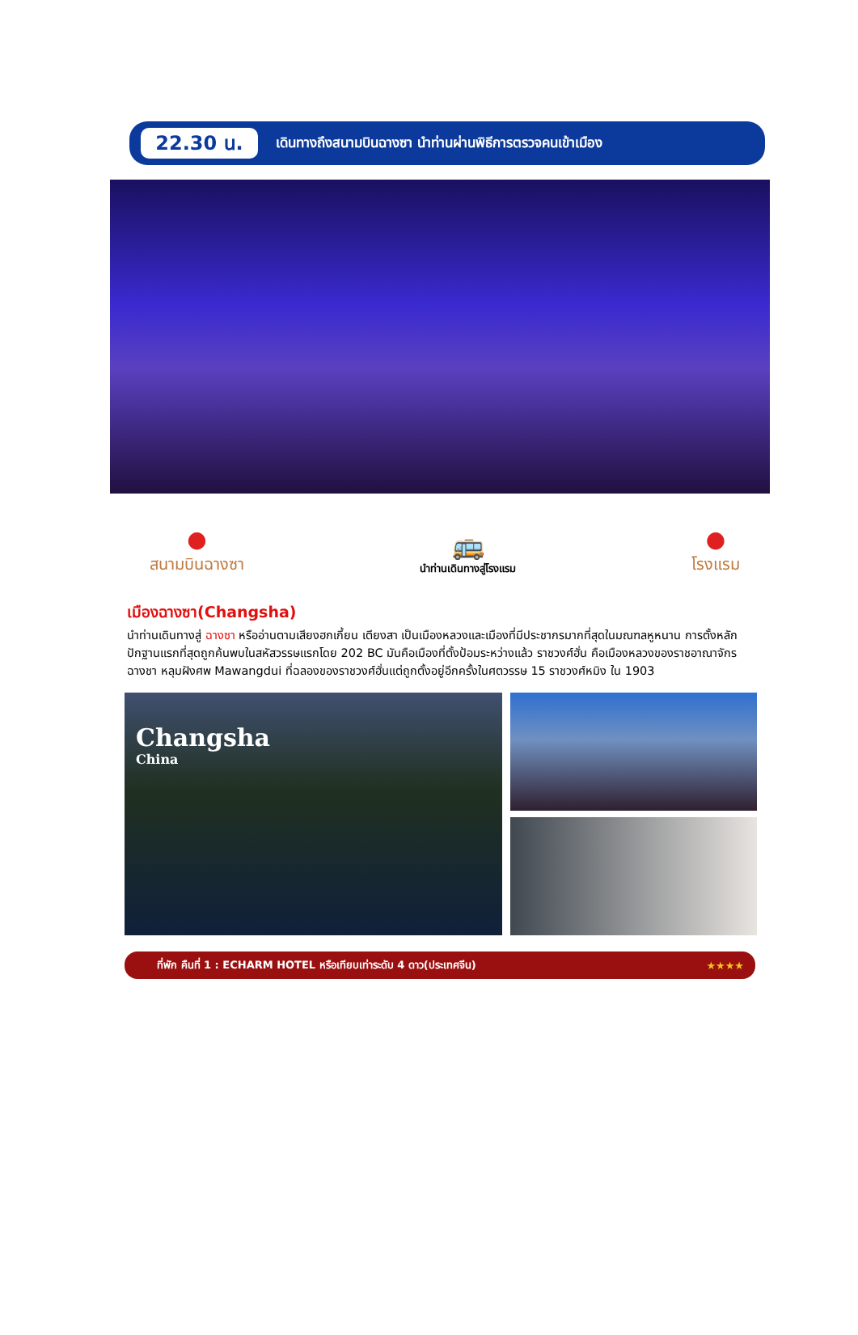22.30 น.
เดินทางถึงสนามบินฉางซา นำท่านผ่านพิธีการตรวจคนเข้าเมือง
●
สนามบินฉางซา
🚌
นำท่านเดินทางสู่โรงแรม
●
โรงแรม
เมืองฉางซา(Changsha)
นำท่านเดินทางสู่ ฉางซา หรืออ่านตามเสียงฮกเกี้ยน เตียงสา เป็นเมืองหลวงและเมืองที่มีประชากรมากที่สุดในมณฑลหูหนาน การตั้งหลักปักฐานแรกที่สุดถูกค้นพบในสหัสวรรษแรกโดย 202 BC มันคือเมืองที่ตั้งป้อมระหว่างแล้ว ราชวงศ์ฮั่น คือเมืองหลวงของราชอาณาจักร ฉางชา หลุมฝังศพ Mawangdui ที่ฉลองของราชวงศ์ฮั่นแต่ถูกตั้งอยู่อีกครั้งในศตวรรษ 15 ราชวงศ์หมิง ใน 1903
Changsha
China
ที่พัก คืนที่ 1 : ECHARM HOTEL หรือเทียบเท่าระดับ 4 ดาว(ประเทศจีน) ★★★★